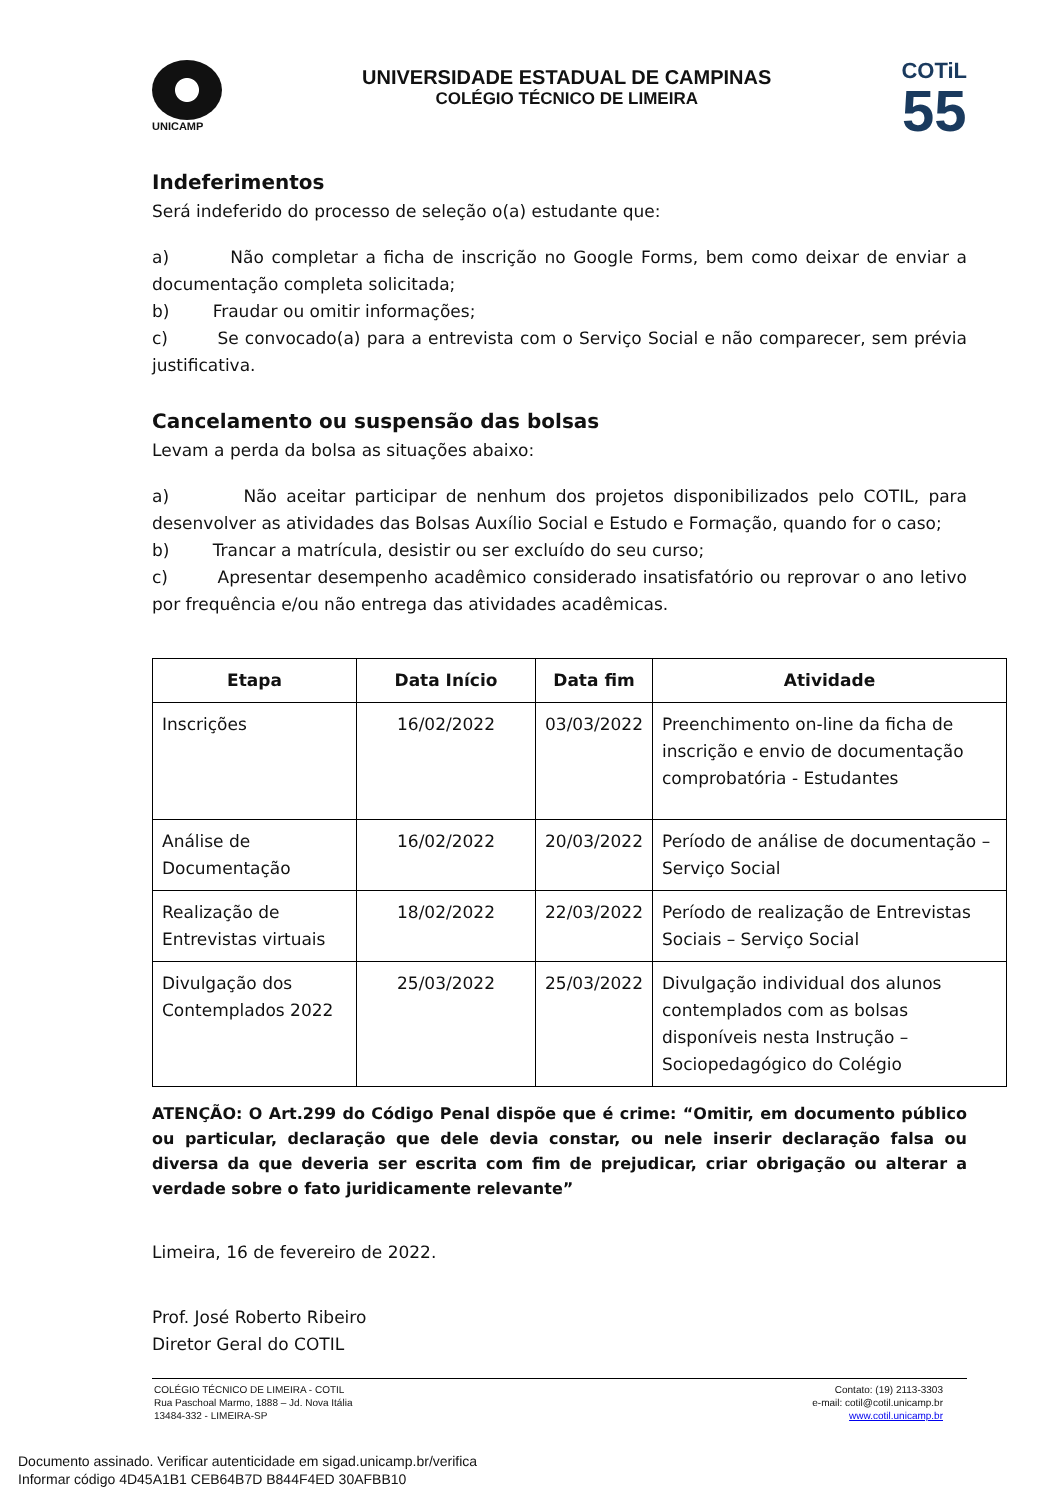UNICAMP
UNIVERSIDADE ESTADUAL DE CAMPINAS
COLÉGIO TÉCNICO DE LIMEIRA
COTiL
55
Indeferimentos
Será indeferido do processo de seleção o(a) estudante que:
a) Não completar a ficha de inscrição no Google Forms, bem como deixar de enviar a documentação completa solicitada;
b) Fraudar ou omitir informações;
c) Se convocado(a) para a entrevista com o Serviço Social e não comparecer, sem prévia justificativa.
Cancelamento ou suspensão das bolsas
Levam a perda da bolsa as situações abaixo:
a) Não aceitar participar de nenhum dos projetos disponibilizados pelo COTIL, para desenvolver as atividades das Bolsas Auxílio Social e Estudo e Formação, quando for o caso;
b) Trancar a matrícula, desistir ou ser excluído do seu curso;
c) Apresentar desempenho acadêmico considerado insatisfatório ou reprovar o ano letivo por frequência e/ou não entrega das atividades acadêmicas.
| Etapa | Data Início | Data fim | Atividade |
| --- | --- | --- | --- |
| Inscrições | 16/02/2022 | 03/03/2022 | Preenchimento on-line da ficha de inscrição e envio de documentação comprobatória - Estudantes |
| Análise de Documentação | 16/02/2022 | 20/03/2022 | Período de análise de documentação – Serviço Social |
| Realização de Entrevistas virtuais | 18/02/2022 | 22/03/2022 | Período de realização de Entrevistas Sociais – Serviço Social |
| Divulgação dos Contemplados 2022 | 25/03/2022 | 25/03/2022 | Divulgação individual dos alunos contemplados com as bolsas disponíveis nesta Instrução – Sociopedagógico do Colégio |
ATENÇÃO: O Art.299 do Código Penal dispõe que é crime: “Omitir, em documento público ou particular, declaração que dele devia constar, ou nele inserir declaração falsa ou diversa da que deveria ser escrita com fim de prejudicar, criar obrigação ou alterar a verdade sobre o fato juridicamente relevante”
Limeira, 16 de fevereiro de 2022.
Prof. José Roberto Ribeiro
Diretor Geral do COTIL
COLÉGIO TÉCNICO DE LIMEIRA - COTIL
Rua Paschoal Marmo, 1888 – Jd. Nova Itália
13484-332 - LIMEIRA-SP
Contato: (19) 2113-3303
e-mail: cotil@cotil.unicamp.br
www.cotil.unicamp.br
Documento assinado. Verificar autenticidade em sigad.unicamp.br/verifica
Informar código 4D45A1B1 CEB64B7D B844F4ED 30AFBB10